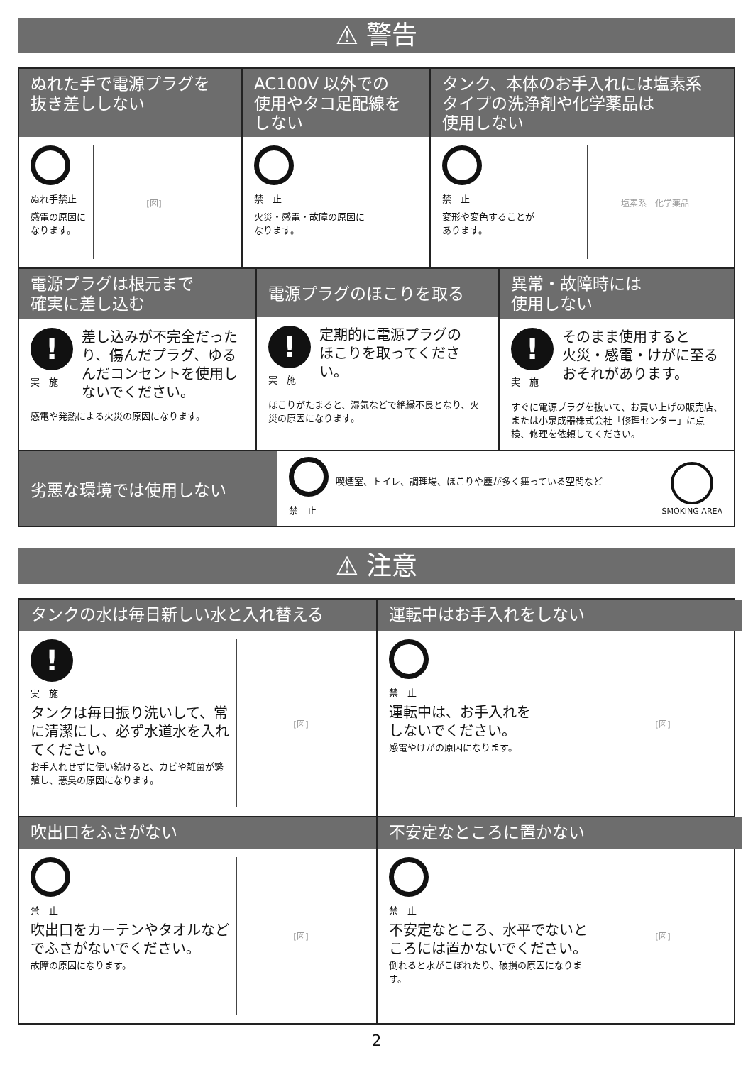⚠ 警告
ぬれた手で電源プラグを
抜き差ししない
ぬれ手禁止
感電の原因に
なります。
[図]
AC100V 以外での
使用やタコ足配線を
しない
禁　止
火災・感電・故障の原因に
なります。
タンク、本体のお手入れには塩素系
タイプの洗浄剤や化学薬品は
使用しない
禁　止
変形や変色することが
あります。
塩素系　化学薬品
電源プラグは根元まで
確実に差し込む
!
実　施
差し込みが不完全だったり、傷んだプラグ、ゆるんだコンセントを使用しないでください。
感電や発熱による火災の原因になります。
電源プラグのほこりを取る
!
実　施
定期的に電源プラグの
ほこりを取ってください。
ほこりがたまると、湿気などで絶縁不良となり、火災の原因になります。
異常・故障時には
使用しない
!
実　施
そのまま使用すると
火災・感電・けがに至る
おそれがあります。
すぐに電源プラグを抜いて、お買い上げの販売店、または小泉成器株式会社「修理センター」に点検、修理を依頼してください。
劣悪な環境では使用しない
禁　止
喫煙室、トイレ、調理場、ほこりや塵が多く舞っている空間など
SMOKING AREA
⚠ 注意
タンクの水は毎日新しい水と入れ替える
!
実　施
タンクは毎日振り洗いして、常に清潔にし、必ず水道水を入れてください。
お手入れせずに使い続けると、カビや雑菌が繁殖し、悪臭の原因になります。
[図]
運転中はお手入れをしない
禁　止
運転中は、お手入れを
しないでください。
感電やけがの原因になります。
[図]
吹出口をふさがない
禁　止
吹出口をカーテンやタオルなどでふさがないでください。
故障の原因になります。
[図]
不安定なところに置かない
禁　止
不安定なところ、水平でないところには置かないでください。
倒れると水がこぼれたり、破損の原因になります。
[図]
2